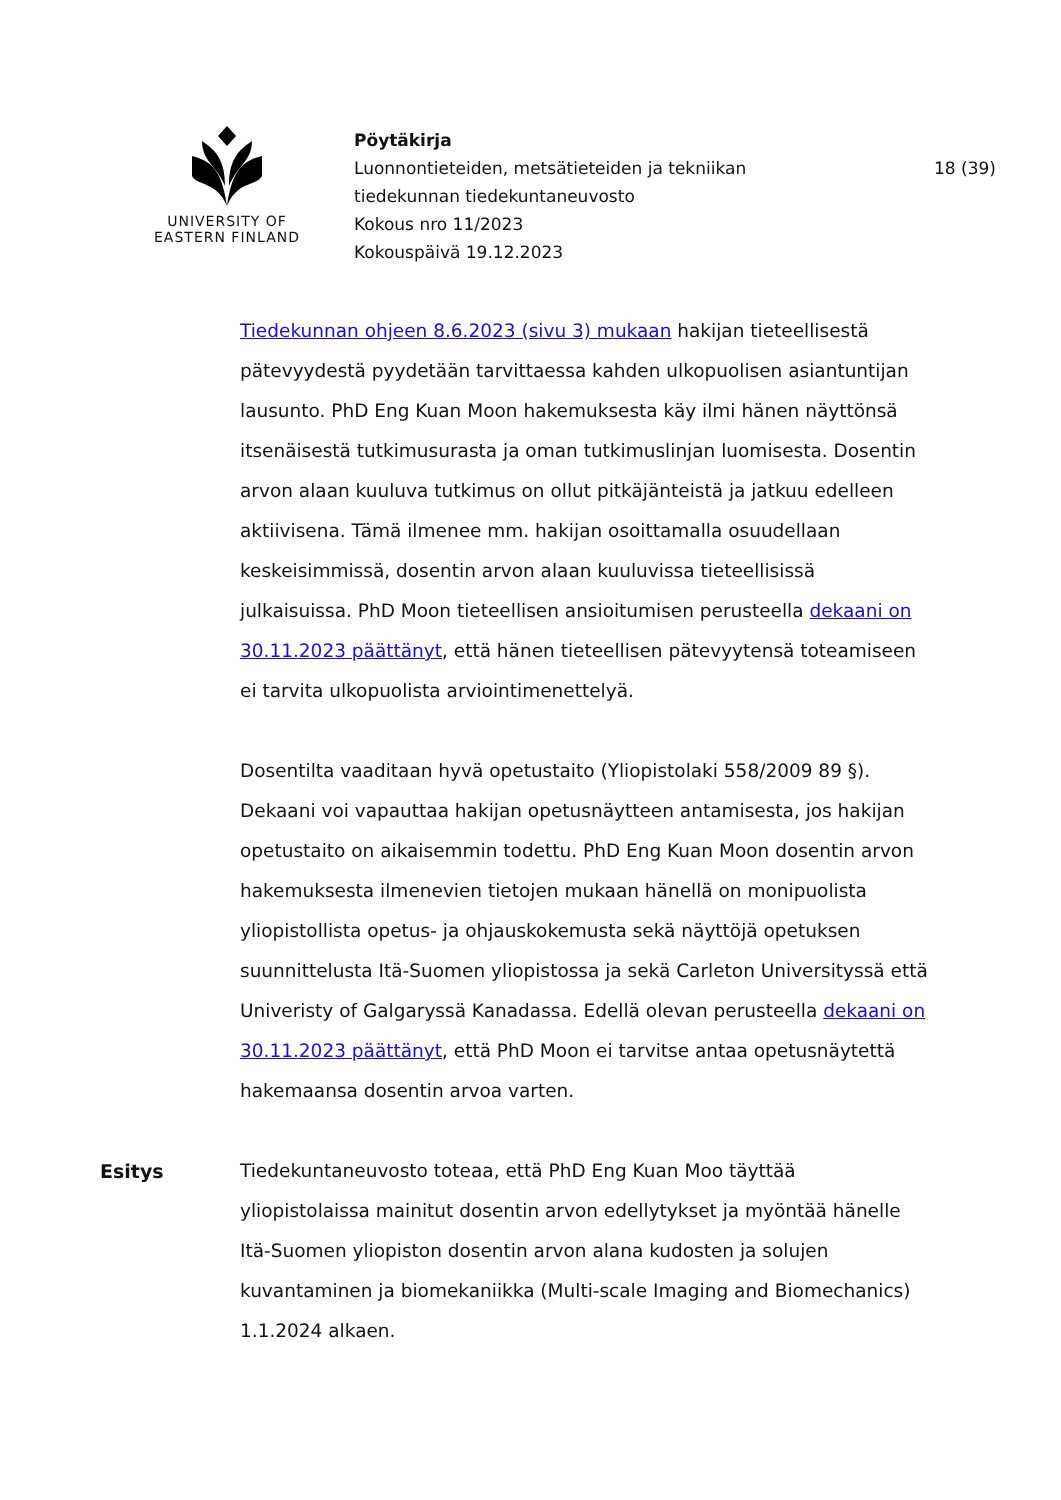UNIVERSITY OF
EASTERN FINLAND
Pöytäkirja
Luonnontieteiden, metsätieteiden ja tekniikan
tiedekunnan tiedekuntaneuvosto
Kokous nro 11/2023
Kokouspäivä 19.12.2023
18 (39)
Tiedekunnan ohjeen 8.6.2023 (sivu 3) mukaan hakijan tieteellisestä pätevyydestä pyydetään tarvittaessa kahden ulkopuolisen asiantuntijan lausunto. PhD Eng Kuan Moon hakemuksesta käy ilmi hänen näyttönsä itsenäisestä tutkimusurasta ja oman tutkimuslinjan luomisesta. Dosentin arvon alaan kuuluva tutkimus on ollut pitkäjänteistä ja jatkuu edelleen aktiivisena. Tämä ilmenee mm. hakijan osoittamalla osuudellaan keskeisimmissä, dosentin arvon alaan kuuluvissa tieteellisissä julkaisuissa. PhD Moon tieteellisen ansioitumisen perusteella dekaani on 30.11.2023 päättänyt, että hänen tieteellisen pätevyytensä toteamiseen ei tarvita ulkopuolista arviointimenettelyä.
Dosentilta vaaditaan hyvä opetustaito (Yliopistolaki 558/2009 89 §). Dekaani voi vapauttaa hakijan opetusnäytteen antamisesta, jos hakijan opetustaito on aikaisemmin todettu. PhD Eng Kuan Moon dosentin arvon hakemuksesta ilmenevien tietojen mukaan hänellä on monipuolista yliopistollista opetus- ja ohjauskokemusta sekä näyttöjä opetuksen suunnittelusta Itä-Suomen yliopistossa ja sekä Carleton Universityssä että Univeristy of Galgaryssä Kanadassa. Edellä olevan perusteella dekaani on 30.11.2023 päättänyt, että PhD Moon ei tarvitse antaa opetusnäytettä hakemaansa dosentin arvoa varten.
Esitys Tiedekuntaneuvosto toteaa, että PhD Eng Kuan Moo täyttää yliopistolaissa mainitut dosentin arvon edellytykset ja myöntää hänelle Itä-Suomen yliopiston dosentin arvon alana kudosten ja solujen kuvantaminen ja biomekaniikka (Multi-scale Imaging and Biomechanics) 1.1.2024 alkaen.